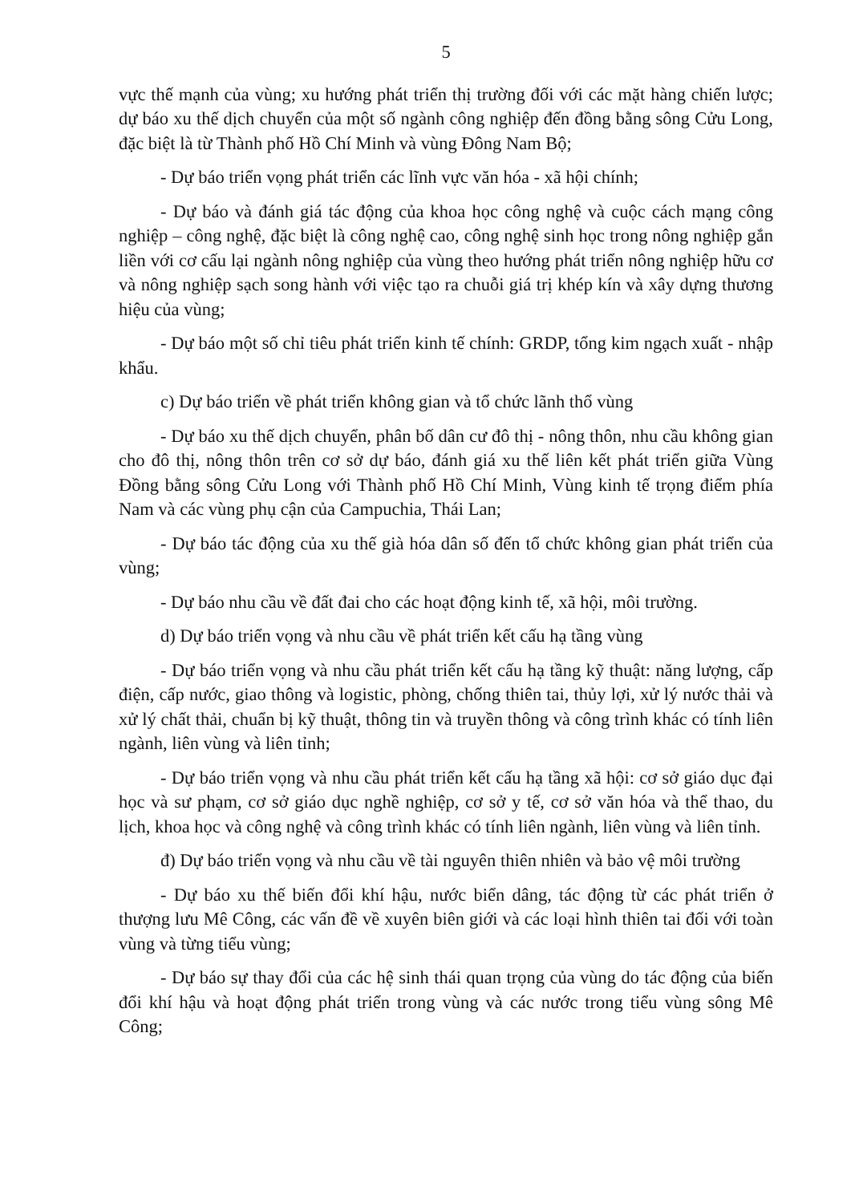5
vực thế mạnh của vùng; xu hướng phát triển thị trường đối với các mặt hàng chiến lược; dự báo xu thế dịch chuyển của một số ngành công nghiệp đến đồng bằng sông Cửu Long, đặc biệt là từ Thành phố Hồ Chí Minh và vùng Đông Nam Bộ;
- Dự báo triển vọng phát triển các lĩnh vực văn hóa - xã hội chính;
- Dự báo và đánh giá tác động của khoa học công nghệ và cuộc cách mạng công nghiệp – công nghệ, đặc biệt là công nghệ cao, công nghệ sinh học trong nông nghiệp gắn liền với cơ cấu lại ngành nông nghiệp của vùng theo hướng phát triển nông nghiệp hữu cơ và nông nghiệp sạch song hành với việc tạo ra chuỗi giá trị khép kín và xây dựng thương hiệu của vùng;
- Dự báo một số chỉ tiêu phát triển kinh tế chính: GRDP, tổng kim ngạch xuất - nhập khẩu.
c) Dự báo triển về phát triển không gian và tổ chức lãnh thổ vùng
- Dự báo xu thế dịch chuyển, phân bố dân cư đô thị - nông thôn, nhu cầu không gian cho đô thị, nông thôn trên cơ sở dự báo, đánh giá xu thế liên kết phát triển giữa Vùng Đồng bằng sông Cửu Long với Thành phố Hồ Chí Minh, Vùng kinh tế trọng điểm phía Nam và các vùng phụ cận của Campuchia, Thái Lan;
- Dự báo tác động của xu thế già hóa dân số đến tổ chức không gian phát triển của vùng;
- Dự báo nhu cầu về đất đai cho các hoạt động kinh tế, xã hội, môi trường.
d) Dự báo triển vọng và nhu cầu về phát triển kết cấu hạ tầng vùng
- Dự báo triển vọng và nhu cầu phát triển kết cấu hạ tầng kỹ thuật: năng lượng, cấp điện, cấp nước, giao thông và logistic, phòng, chống thiên tai, thủy lợi, xử lý nước thải và xử lý chất thải, chuẩn bị kỹ thuật, thông tin và truyền thông và công trình khác có tính liên ngành, liên vùng và liên tỉnh;
- Dự báo triển vọng và nhu cầu phát triển kết cấu hạ tầng xã hội: cơ sở giáo dục đại học và sư phạm, cơ sở giáo dục nghề nghiệp, cơ sở y tế, cơ sở văn hóa và thể thao, du lịch, khoa học và công nghệ và công trình khác có tính liên ngành, liên vùng và liên tỉnh.
đ) Dự báo triển vọng và nhu cầu về tài nguyên thiên nhiên và bảo vệ môi trường
- Dự báo xu thế biến đổi khí hậu, nước biển dâng, tác động từ các phát triển ở thượng lưu Mê Công, các vấn đề về xuyên biên giới và các loại hình thiên tai đối với toàn vùng và từng tiểu vùng;
- Dự báo sự thay đổi của các hệ sinh thái quan trọng của vùng do tác động của biến đổi khí hậu và hoạt động phát triển trong vùng và các nước trong tiểu vùng sông Mê Công;